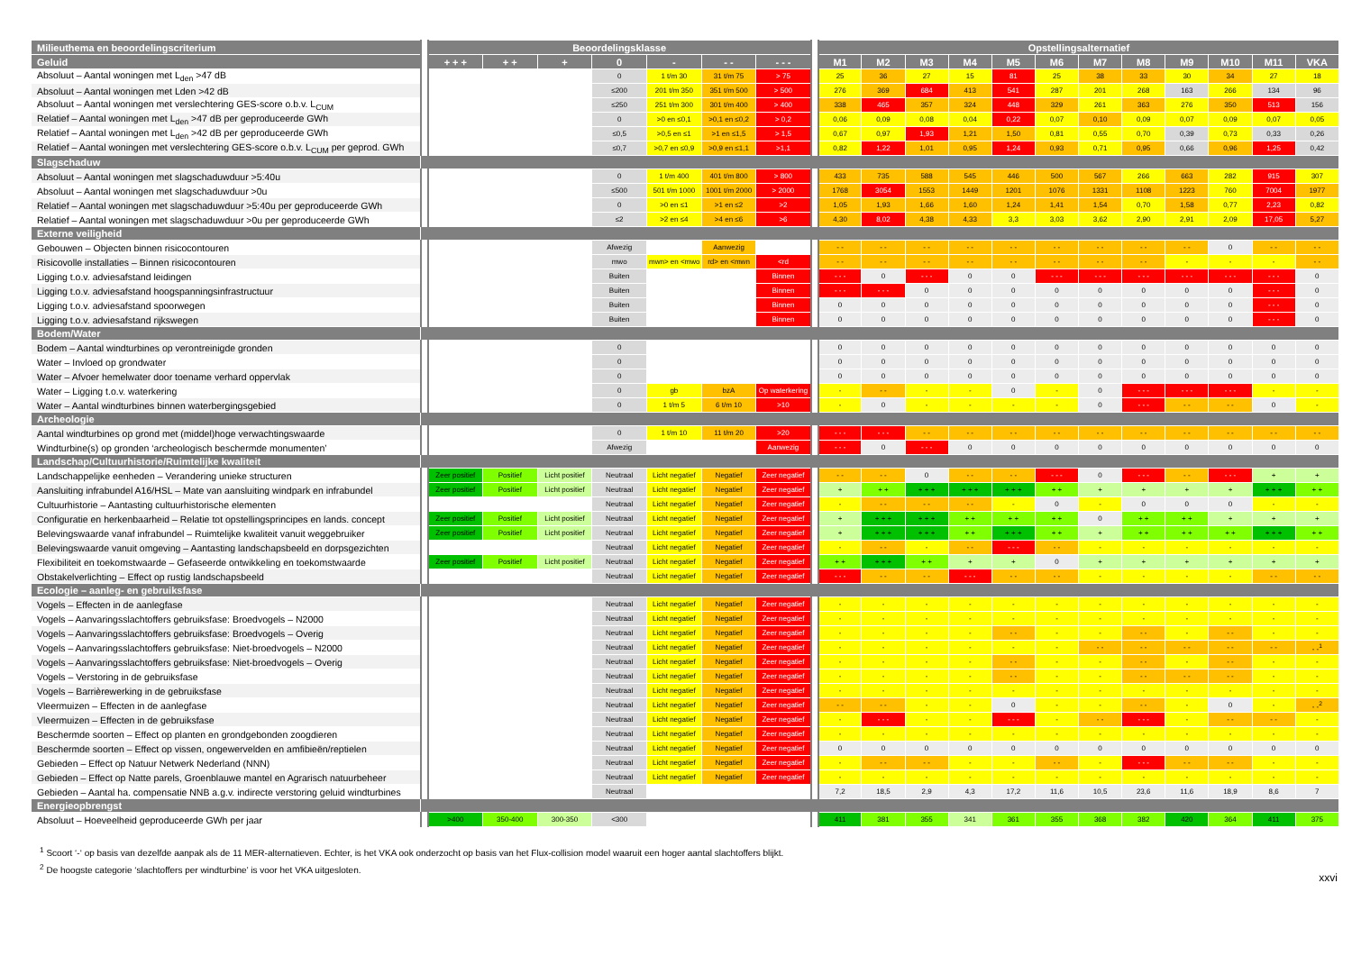| Milieuthema en beoordelingscriterium | | Beoordelingsklasse | | | | | | | | Opstellingsalternatief | | | | | | | | | | | |
| --- | --- | --- | --- | --- | --- | --- | --- | --- | --- | --- | --- | --- | --- | --- | --- | --- | --- | --- | --- | --- | --- |
| Geluid | | + + + | + + | + | 0 | - | - - | - - - | | M1 | M2 | M3 | M4 | M5 | M6 | M7 | M8 | M9 | M10 | M11 | VKA |
| Absoluut – Aantal woningen met L<sub>den</sub> >47 dB | | | | | 0 | 1 t/m 30 | 31 t/m 75 | > 75 | | 25 | 36 | 27 | 15 | 81 | 25 | 38 | 33 | 30 | 34 | 27 | 18 |
| Absoluut – Aantal woningen met Lden >42 dB | | | | | ≤200 | 201 t/m 350 | 351 t/m 500 | > 500 | | 276 | 369 | 684 | 413 | 541 | 287 | 201 | 268 | 163 | 266 | 134 | 96 |
| Absoluut – Aantal woningen met verslechtering GES-score o.b.v. L<sub>CUM</sub> | | | | | ≤250 | 251 t/m 300 | 301 t/m 400 | > 400 | | 338 | 465 | 357 | 324 | 448 | 329 | 261 | 363 | 276 | 350 | 513 | 156 |
| Relatief – Aantal woningen met L<sub>den</sub> >47 dB per geproduceerde GWh | | | | | 0 | >0 en ≤0,1 | >0,1 en ≤0,2 | > 0,2 | | 0,06 | 0,09 | 0,08 | 0,04 | 0,22 | 0,07 | 0,10 | 0,09 | 0,07 | 0,09 | 0,07 | 0,05 |
| Relatief – Aantal woningen met L<sub>den</sub> >42 dB per geproduceerde GWh | | | | | ≤0,5 | >0,5 en ≤1 | >1 en ≤1,5 | > 1,5 | | 0,67 | 0,97 | 1,93 | 1,21 | 1,50 | 0,81 | 0,55 | 0,70 | 0,39 | 0,73 | 0,33 | 0,26 |
| Relatief – Aantal woningen met verslechtering GES-score o.b.v. L<sub>CUM</sub> per geprod. GWh | | | | | ≤0,7 | >0,7 en ≤0,9 | >0,9 en ≤1,1 | >1,1 | | 0,82 | 1,22 | 1,01 | 0,95 | 1,24 | 0,93 | 0,71 | 0,95 | 0,66 | 0,96 | 1,25 | 0,42 |
| Slagschaduw | | | | | | | | | | | | | | | | | | | | | |
| Absoluut – Aantal woningen met slagschaduwduur >5:40u | | | | | 0 | 1 t/m 400 | 401 t/m 800 | > 800 | | 433 | 735 | 588 | 545 | 446 | 500 | 567 | 266 | 663 | 282 | 915 | 307 |
| Absoluut – Aantal woningen met slagschaduwduur >0u | | | | | ≤500 | 501 t/m 1000 | 1001 t/m 2000 | > 2000 | | 1768 | 3054 | 1553 | 1449 | 1201 | 1076 | 1331 | 1108 | 1223 | 760 | 7004 | 1977 |
| Relatief – Aantal woningen met slagschaduwduur >5:40u per geproduceerde GWh | | | | | 0 | >0 en ≤1 | >1 en ≤2 | >2 | | 1,05 | 1,93 | 1,66 | 1,60 | 1,24 | 1,41 | 1,54 | 0,70 | 1,58 | 0,77 | 2,23 | 0,82 |
| Relatief – Aantal woningen met slagschaduwduur >0u per geproduceerde GWh | | | | | ≤2 | >2 en ≤4 | >4 en ≤6 | >6 | | 4,30 | 8,02 | 4,38 | 4,33 | 3,3 | 3,03 | 3,62 | 2,90 | 2,91 | 2,09 | 17,05 | 5,27 |
| Externe veiligheid | | | | | | | | | | | | | | | | | | | | | |
| Gebouwen – Objecten binnen risicocontouren | | | | | Afwezig | | Aanwezig | | | - - | - - | - - | - - | - - | - - | - - | - - | - - | 0 | - - | - - |
| Risicovolle installaties – Binnen risicocontouren | | | | | mwo | mwn> en <mwo | rd> en <mwn | <rd | | - - | - - | - - | - - | - - | - - | - - | - - | - | - | - | - - |
| Ligging t.o.v. adviesafstand leidingen | | | | | Buiten | | | Binnen | | - - - | 0 | - - - | 0 | 0 | - - - | - - - | - - - | - - - | - - - | - - - | 0 |
| Ligging t.o.v. adviesafstand hoogspanningsinfrastructuur | | | | | Buiten | | | Binnen | | - - - | - - - | 0 | 0 | 0 | 0 | 0 | 0 | 0 | 0 | - - - | 0 |
| Ligging t.o.v. adviesafstand spoorwegen | | | | | Buiten | | | Binnen | | 0 | 0 | 0 | 0 | 0 | 0 | 0 | 0 | 0 | 0 | - - - | 0 |
| Ligging t.o.v. adviesafstand rijkswegen | | | | | Buiten | | | Binnen | | 0 | 0 | 0 | 0 | 0 | 0 | 0 | 0 | 0 | 0 | - - - | 0 |
| Bodem/Water | | | | | | | | | | | | | | | | | | | | | |
| Bodem – Aantal windturbines op verontreinigde gronden | | | | | 0 | | | | | 0 | 0 | 0 | 0 | 0 | 0 | 0 | 0 | 0 | 0 | 0 | 0 |
| Water – Invloed op grondwater | | | | | 0 | | | | | 0 | 0 | 0 | 0 | 0 | 0 | 0 | 0 | 0 | 0 | 0 | 0 |
| Water – Afvoer hemelwater door toename verhard oppervlak | | | | | 0 | | | | | 0 | 0 | 0 | 0 | 0 | 0 | 0 | 0 | 0 | 0 | 0 | 0 |
| Water – Ligging t.o.v. waterkering | | | | | 0 | gb | bzA | Op waterkering | | - | - - | - | - | 0 | - | 0 | - - - | - - - | - - - | - | - |
| Water – Aantal windturbines binnen waterbergingsgebied | | | | | 0 | 1 t/m 5 | 6 t/m 10 | >10 | | - | 0 | - | - | - | - | 0 | - - - | - - | - - | 0 | - |
| Archeologie | | | | | | | | | | | | | | | | | | | | | |
| Aantal windturbines op grond met (middel)hoge verwachtingswaarde | | | | | 0 | 1 t/m 10 | 11 t/m 20 | >20 | | - - - | - - - | - - | - - | - - | - - | - - | - - | - - | - - | - - | - - |
| Windturbine(s) op gronden ‘archeologisch beschermde monumenten’ | | | | | Afwezig | | | Aanwezig | | - - - | 0 | - - - | 0 | 0 | 0 | 0 | 0 | 0 | 0 | 0 | 0 |
| Landschap/Cultuurhistorie/Ruimtelijke kwaliteit | | | | | | | | | | | | | | | | | | | | | |
| Landschappelijke eenheden – Verandering unieke structuren | | Zeer positief | Positief | Licht positief | Neutraal | Licht negatief | Negatief | Zeer negatief | | - - | - - | 0 | - - | - - | - - - | 0 | - - - | - - | - - - | + | + |
| Aansluiting infrabundel A16/HSL – Mate van aansluiting windpark en infrabundel | | Zeer positief | Positief | Licht positief | Neutraal | Licht negatief | Negatief | Zeer negatief | | + | + + | + + + | + + + | + + + | + + | + | + | + | + | + + + | + + |
| Cultuurhistorie – Aantasting cultuurhistorische elementen | | | | | Neutraal | Licht negatief | Negatief | Zeer negatief | | - | - - | - - | - - | - | 0 | - | 0 | 0 | 0 | - | - |
| Configuratie en herkenbaarheid – Relatie tot opstellingsprincipes en lands. concept | | Zeer positief | Positief | Licht positief | Neutraal | Licht negatief | Negatief | Zeer negatief | | + | + + + | + + + | + + | + + | + + | 0 | + + | + + | + | + | + |
| Belevingswaarde vanaf infrabundel – Ruimtelijke kwaliteit vanuit weggebruiker | | Zeer positief | Positief | Licht positief | Neutraal | Licht negatief | Negatief | Zeer negatief | | + | + + + | + + + | + + | + + + | + + | + | + + | + + | + + | + + + | + + |
| Belevingswaarde vanuit omgeving – Aantasting landschapsbeeld en dorpsgezichten | | | | | Neutraal | Licht negatief | Negatief | Zeer negatief | | - | - - | - | - - | - - - | - - | - | - | - | - | - | - |
| Flexibiliteit en toekomstwaarde – Gefaseerde ontwikkeling en toekomstwaarde | | Zeer positief | Positief | Licht positief | Neutraal | Licht negatief | Negatief | Zeer negatief | | + + | + + + | + + | + | + | 0 | + | + | + | + | + | + |
| Obstakelverlichting – Effect op rustig landschapsbeeld | | | | | Neutraal | Licht negatief | Negatief | Zeer negatief | | - - - | - - | - - | - - - | - - | - - | - | - | - | - | - - | - - |
| Ecologie – aanleg- en gebruiksfase | | | | | | | | | | | | | | | | | | | | | |
| Vogels – Effecten in de aanlegfase | | | | | Neutraal | Licht negatief | Negatief | Zeer negatief | | - | - | - | - | - | - | - | - | - | - | - | - |
| Vogels – Aanvaringsslachtoffers gebruiksfase: Broedvogels – N2000 | | | | | Neutraal | Licht negatief | Negatief | Zeer negatief | | - | - | - | - | - | - | - | - | - | - | - | - |
| Vogels – Aanvaringsslachtoffers gebruiksfase: Broedvogels – Overig | | | | | Neutraal | Licht negatief | Negatief | Zeer negatief | | - | - | - | - | - - | - | - | - - | - | - - | - | - |
| Vogels – Aanvaringsslachtoffers gebruiksfase: Niet-broedvogels – N2000 | | | | | Neutraal | Licht negatief | Negatief | Zeer negatief | | - | - | - | - | - | - | - - | - - | - - | - - | - - | - -<sup>1</sup> |
| Vogels – Aanvaringsslachtoffers gebruiksfase: Niet-broedvogels – Overig | | | | | Neutraal | Licht negatief | Negatief | Zeer negatief | | - | - | - | - | - - | - | - | - - | - | - - | - | - |
| Vogels – Verstoring in de gebruiksfase | | | | | Neutraal | Licht negatief | Negatief | Zeer negatief | | - | - | - | - | - - | - | - | - - | - - | - - | - | - |
| Vogels – Barrièrewerking in de gebruiksfase | | | | | Neutraal | Licht negatief | Negatief | Zeer negatief | | - | - | - | - | - | - | - | - | - | - | - | - |
| Vleermuizen – Effecten in de aanlegfase | | | | | Neutraal | Licht negatief | Negatief | Zeer negatief | | - - | - - | - | - | 0 | - | - | - - | - | 0 | - | - -<sup>2</sup> |
| Vleermuizen – Effecten in de gebruiksfase | | | | | Neutraal | Licht negatief | Negatief | Zeer negatief | | - | - - - | - | - | - - - | - | - - | - - - | - | - - | - - | - |
| Beschermde soorten – Effect op planten en grondgebonden zoogdieren | | | | | Neutraal | Licht negatief | Negatief | Zeer negatief | | - | - | - | - | - | - | - | - | - | - | - | - |
| Beschermde soorten – Effect op vissen, ongewervelden en amfibieën/reptielen | | | | | Neutraal | Licht negatief | Negatief | Zeer negatief | | 0 | 0 | 0 | 0 | 0 | 0 | 0 | 0 | 0 | 0 | 0 | 0 |
| Gebieden – Effect op Natuur Netwerk Nederland (NNN) | | | | | Neutraal | Licht negatief | Negatief | Zeer negatief | | - | - - | - - | - | - | - - | - | - - - | - - | - - | - | - |
| Gebieden – Effect op Natte parels, Groenblauwe mantel en Agrarisch natuurbeheer | | | | | Neutraal | Licht negatief | Negatief | Zeer negatief | | - | - | - | - | - | - | - | - | - | - | - | - |
| Gebieden – Aantal ha. compensatie NNB a.g.v. indirecte verstoring geluid windturbines | | | | | Neutraal | | | | | 7,2 | 18,5 | 2,9 | 4,3 | 17,2 | 11,6 | 10,5 | 23,6 | 11,6 | 18,9 | 8,6 | 7 |
| Energieopbrengst | | | | | | | | | | | | | | | | | | | | | |
| Absoluut – Hoeveelheid geproduceerde GWh per jaar | | >400 | 350-400 | 300-350 | <300 | | | | | 411 | 381 | 355 | 341 | 361 | 355 | 368 | 382 | 420 | 364 | 411 | 375 |
<sup>1</sup> Scoort ‘-‘ op basis van dezelfde aanpak als de 11 MER-alternatieven. Echter, is het VKA ook onderzocht op basis van het Flux-collision model waaruit een hoger aantal slachtoffers blijkt.
<sup>2</sup> De hoogste categorie ‘slachtoffers per windturbine’ is voor het VKA uitgesloten.
xxvi